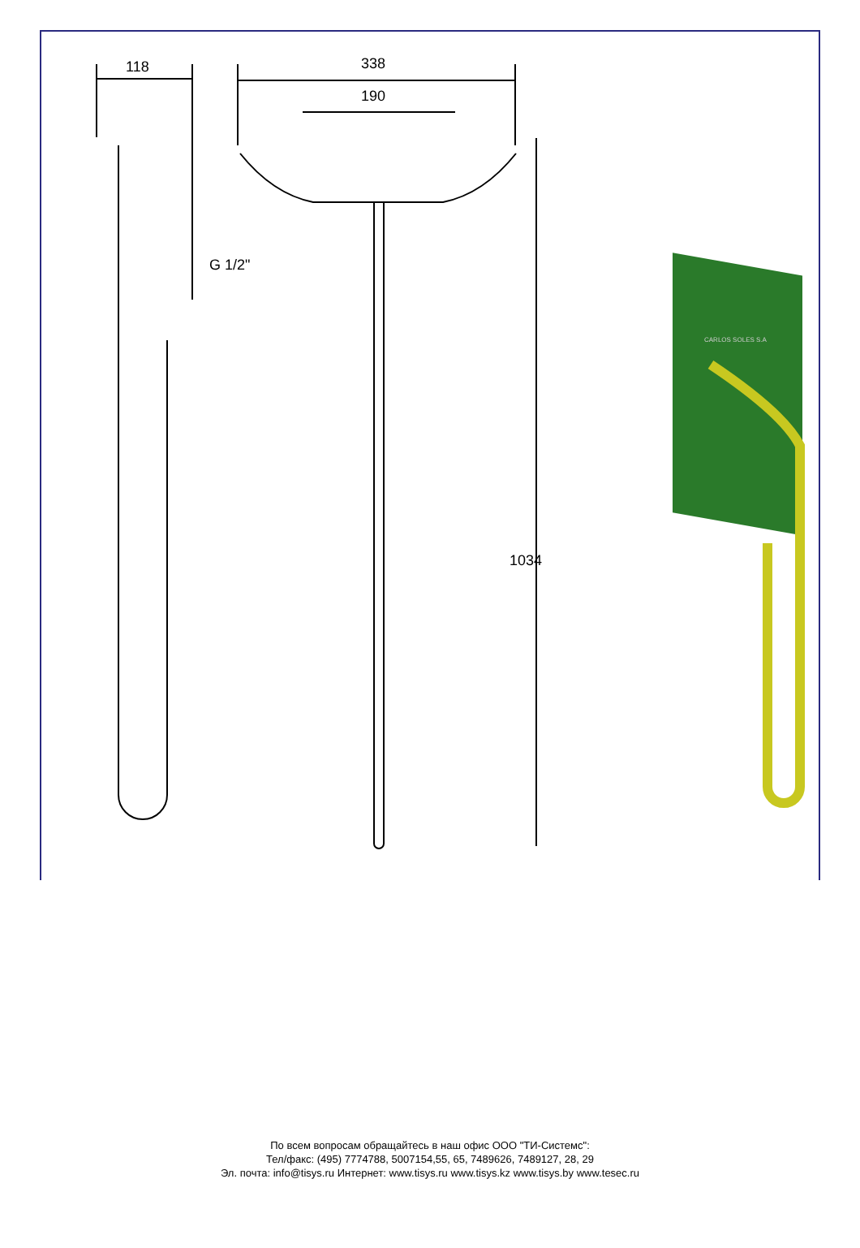118 338
190
G 1/2"
1034
CARLOS SOLES S.A
По всем вопросам обращайтесь в наш офис ООО "ТИ-Системс":
Тел/факс: (495) 7774788, 5007154,55, 65, 7489626, 7489127, 28, 29
Эл. почта: info@tisys.ru Интернет: www.tisys.ru www.tisys.kz www.tisys.by www.tesec.ru